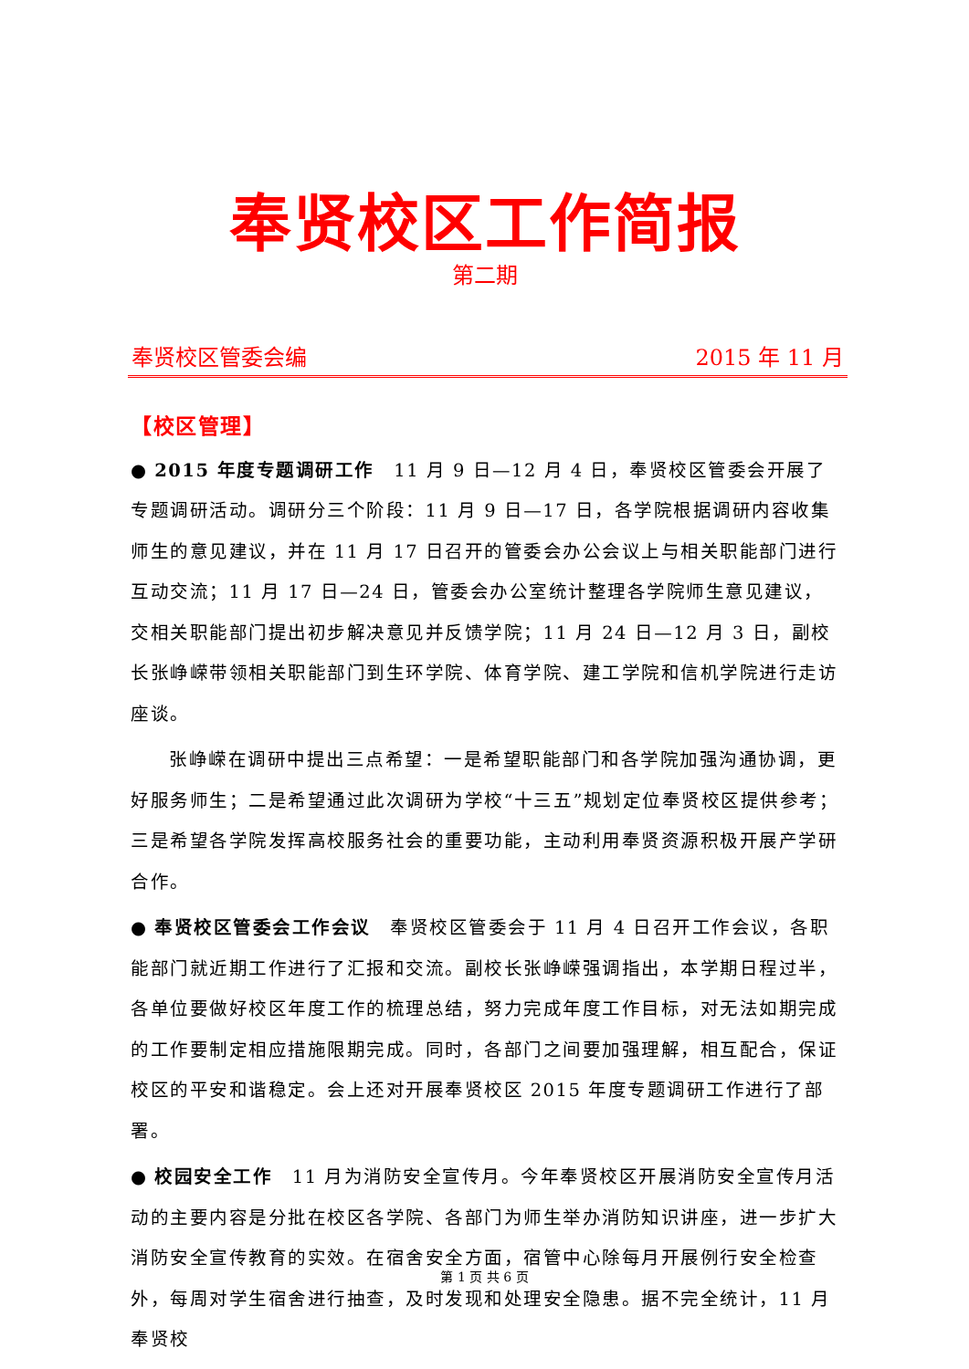奉贤校区工作简报
第二期
奉贤校区管委会编 2015 年 11 月
【校区管理】
● 2015 年度专题调研工作　11 月 9 日—12 月 4 日，奉贤校区管委会开展了专题调研活动。调研分三个阶段：11 月 9 日—17 日，各学院根据调研内容收集师生的意见建议，并在 11 月 17 日召开的管委会办公会议上与相关职能部门进行互动交流；11 月 17 日—24 日，管委会办公室统计整理各学院师生意见建议，交相关职能部门提出初步解决意见并反馈学院；11 月 24 日—12 月 3 日，副校长张峥嵘带领相关职能部门到生环学院、体育学院、建工学院和信机学院进行走访座谈。
张峥嵘在调研中提出三点希望：一是希望职能部门和各学院加强沟通协调，更好服务师生；二是希望通过此次调研为学校“十三五”规划定位奉贤校区提供参考；三是希望各学院发挥高校服务社会的重要功能，主动利用奉贤资源积极开展产学研合作。
● 奉贤校区管委会工作会议　奉贤校区管委会于 11 月 4 日召开工作会议，各职能部门就近期工作进行了汇报和交流。副校长张峥嵘强调指出，本学期日程过半，各单位要做好校区年度工作的梳理总结，努力完成年度工作目标，对无法如期完成的工作要制定相应措施限期完成。同时，各部门之间要加强理解，相互配合，保证校区的平安和谐稳定。会上还对开展奉贤校区 2015 年度专题调研工作进行了部署。
● 校园安全工作　11 月为消防安全宣传月。今年奉贤校区开展消防安全宣传月活动的主要内容是分批在校区各学院、各部门为师生举办消防知识讲座，进一步扩大消防安全宣传教育的实效。在宿舍安全方面，宿管中心除每月开展例行安全检查外，每周对学生宿舍进行抽查，及时发现和处理安全隐患。据不完全统计，11 月奉贤校
第 1 页 共 6 页